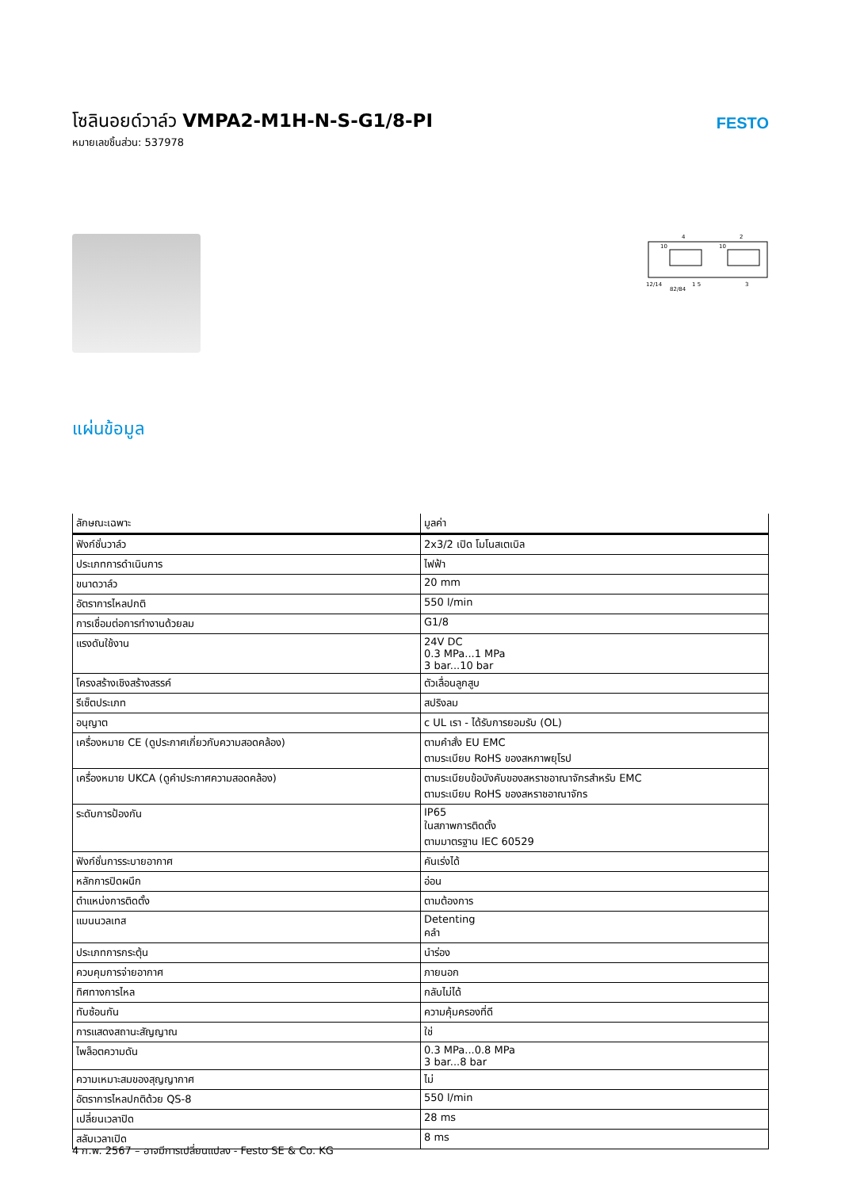โซลินอยด์วาล์ว VMPA2-M1H-N-S-G1/8-PI
หมายเลขชิ้นส่วน: 537978
FESTO
10
10
4
2
12/14
82/84
1 5
3
แผ่นข้อมูล
| ลักษณะเฉพาะ | มูลค่า |
| --- | --- |
| ฟังก์ชั่นวาล์ว | 2x3/2 เปิด โมโนสเตเบิล |
| ประเภทการดำเนินการ | ไฟฟ้า |
| ขนาดวาล์ว | 20 mm |
| อัตราการไหลปกติ | 550 l/min |
| การเชื่อมต่อการทำงานด้วยลม | G1/8 |
| แรงดันใช้งาน | 24V DC 0.3 MPa...1 MPa 3 bar...10 bar |
| โครงสร้างเชิงสร้างสรรค์ | ตัวเลื่อนลูกสูบ |
| รีเซ็ตประเภท | สปริงลม |
| อนุญาต | c UL เรา - ได้รับการยอมรับ (OL) |
| เครื่องหมาย CE (ดูประกาศเกี่ยวกับความสอดคล้อง) | ตามคำสั่ง EU EMC ตามระเบียบ RoHS ของสหภาพยุโรป |
| เครื่องหมาย UKCA (ดูคำประกาศความสอดคล้อง) | ตามระเบียบข้อบังคับของสหราชอาณาจักรสำหรับ EMC ตามระเบียบ RoHS ของสหราชอาณาจักร |
| ระดับการป้องกัน | IP65 ในสภาพการติดตั้ง ตามมาตรฐาน IEC 60529 |
| ฟังก์ชั่นการระบายอากาศ | คันเร่งได้ |
| หลักการปิดผนึก | อ่อน |
| ตำแหน่งการติดตั้ง | ตามต้องการ |
| แมนนวลเทส | Detenting คลำ |
| ประเภทการกระตุ้น | นำร่อง |
| ควบคุมการจ่ายอากาศ | ภายนอก |
| ทิศทางการไหล | กลับไม่ได้ |
| ทับซ้อนกัน | ความคุ้มครองที่ดี |
| การแสดงสถานะสัญญาณ | ใช่ |
| ไพล็อตความดัน | 0.3 MPa...0.8 MPa 3 bar...8 bar |
| ความเหมาะสมของสุญญากาศ | ไม่ |
| อัตราการไหลปกติด้วย QS-8 | 550 l/min |
| เปลี่ยนเวลาปิด | 28 ms |
| สลับเวลาเปิด | 8 ms |
4 ก.พ. 2567 – อาจมีการเปลี่ยนแปลง - Festo SE & Co. KG